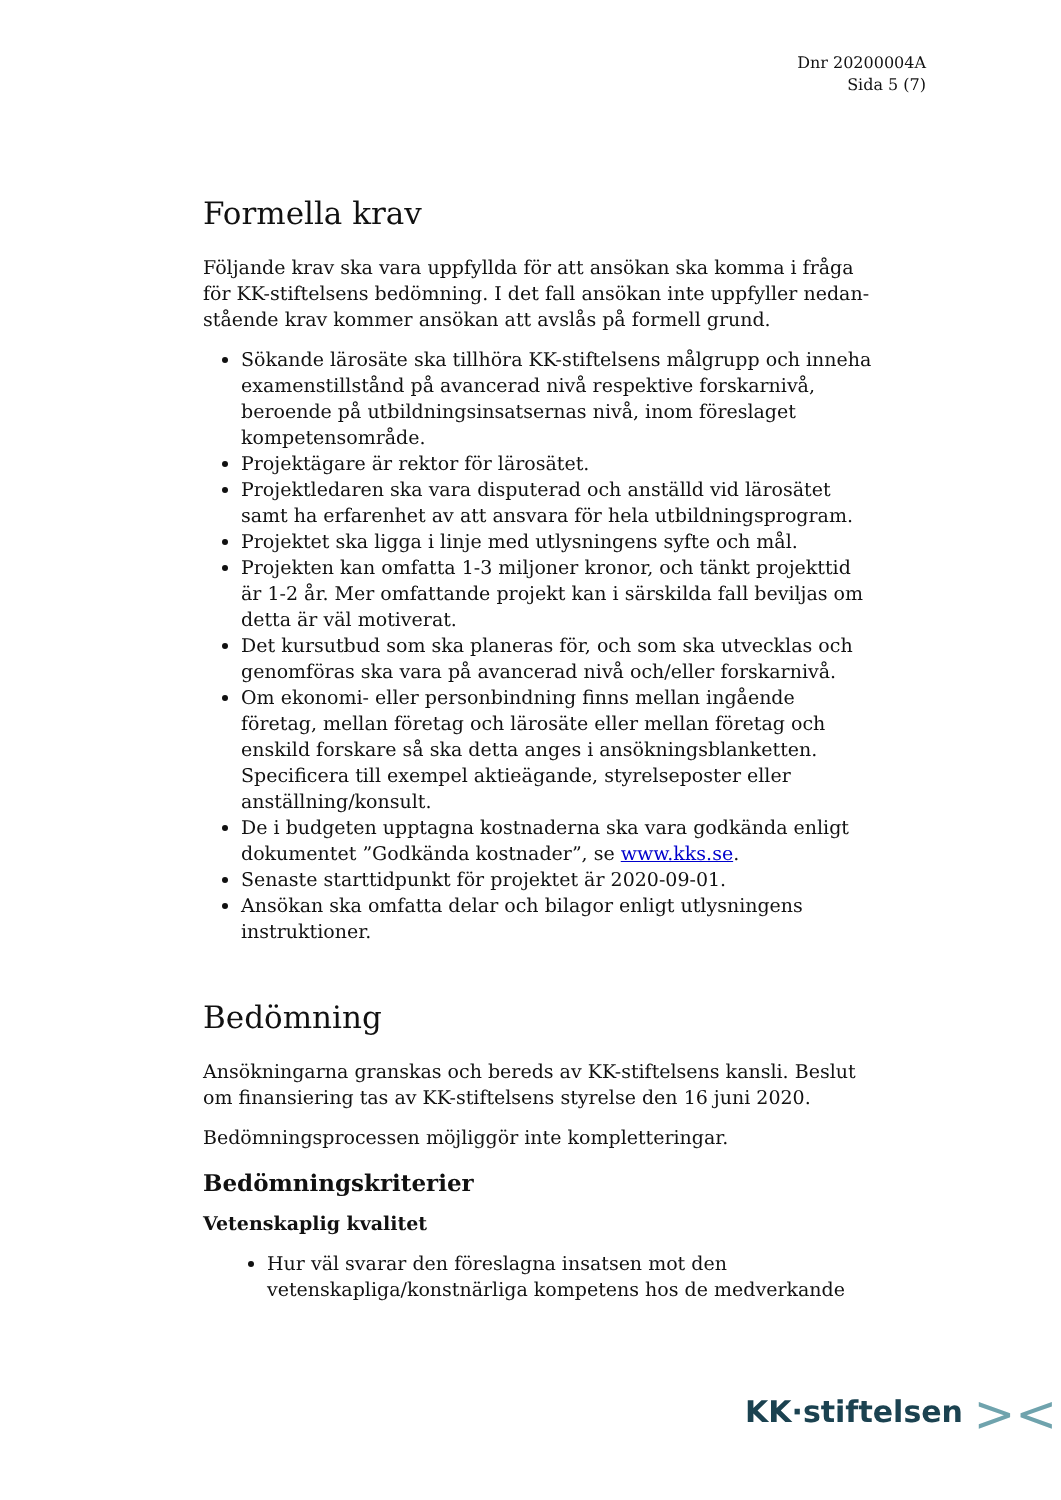Dnr 20200004A
Sida 5 (7)
Formella krav
Följande krav ska vara uppfyllda för att ansökan ska komma i fråga för KK-stiftelsens bedömning. I det fall ansökan inte uppfyller nedan-stående krav kommer ansökan att avslås på formell grund.
Sökande lärosäte ska tillhöra KK-stiftelsens målgrupp och inneha examenstillstånd på avancerad nivå respektive forskarnivå, beroende på utbildningsinsatsernas nivå, inom föreslaget kompetensområde.
Projektägare är rektor för lärosätet.
Projektledaren ska vara disputerad och anställd vid lärosätet samt ha erfarenhet av att ansvara för hela utbildningsprogram.
Projektet ska ligga i linje med utlysningens syfte och mål.
Projekten kan omfatta 1-3 miljoner kronor, och tänkt projekttid är 1-2 år. Mer omfattande projekt kan i särskilda fall beviljas om detta är väl motiverat.
Det kursutbud som ska planeras för, och som ska utvecklas och genomföras ska vara på avancerad nivå och/eller forskarnivå.
Om ekonomi- eller personbindning finns mellan ingående företag, mellan företag och lärosäte eller mellan företag och enskild forskare så ska detta anges i ansökningsblanketten. Specificera till exempel aktieägande, styrelseposter eller anställning/konsult.
De i budgeten upptagna kostnaderna ska vara godkända enligt dokumentet ”Godkända kostnader”, se www.kks.se.
Senaste starttidpunkt för projektet är 2020-09-01.
Ansökan ska omfatta delar och bilagor enligt utlysningens instruktioner.
Bedömning
Ansökningarna granskas och bereds av KK-stiftelsens kansli. Beslut om finansiering tas av KK-stiftelsens styrelse den 16 juni 2020.
Bedömningsprocessen möjliggör inte kompletteringar.
Bedömningskriterier
Vetenskaplig kvalitet
Hur väl svarar den föreslagna insatsen mot den vetenskapliga/konstnärliga kompetens hos de medverkande
KK·stiftelsen ><